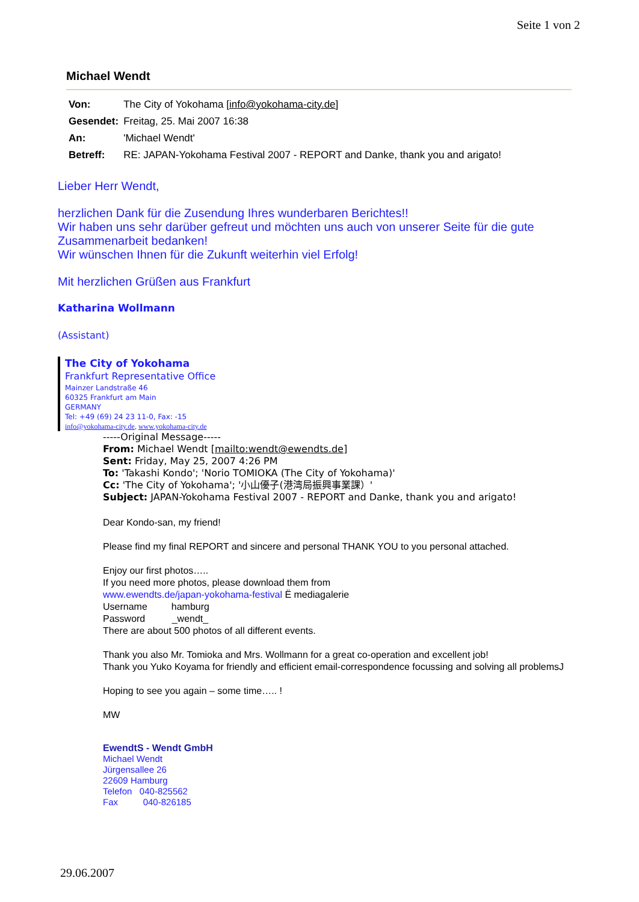Seite 1 von 2
Michael Wendt
| Von: | The City of Yokohama [ info@yokohama-city.de ] |
| Gesendet: | Freitag, 25. Mai 2007 16:38 |
| An: | 'Michael Wendt' |
| Betreff: | RE: JAPAN-Yokohama Festival 2007 - REPORT and Danke, thank you and arigato! |
Lieber Herr Wendt,
herzlichen Dank für die Zusendung Ihres wunderbaren Berichtes!!
Wir haben uns sehr darüber gefreut und möchten uns auch von unserer Seite für die gute Zusammenarbeit bedanken!
Wir wünschen Ihnen für die Zukunft weiterhin viel Erfolg!
Mit herzlichen Grüßen aus Frankfurt
Katharina Wollmann
(Assistant)
The City of Yokohama
Frankfurt Representative Office
Mainzer Landstraße 46
60325 Frankfurt am Main
GERMANY
Tel: +49 (69) 24 23 11-0, Fax: -15
info@yokohama-city.de, www.yokohama-city.de
-----Original Message-----
From: Michael Wendt [mailto:wendt@ewendts.de]
Sent: Friday, May 25, 2007 4:26 PM
To: 'Takashi Kondo'; 'Norio TOMIOKA (The City of Yokohama)'
Cc: 'The City of Yokohama'; '小山優子(港湾局振興事業課）'
Subject: JAPAN-Yokohama Festival 2007 - REPORT and Danke, thank you and arigato!
Dear Kondo-san, my friend!
Please find my final REPORT and sincere and personal THANK YOU to you personal attached.
Enjoy our first photos…..
If you need more photos, please download them from
www.ewendts.de/japan-yokohama-festival Ë mediagalerie
Username hamburg
Password _wendt_
There are about 500 photos of all different events.
Thank you also Mr. Tomioka and Mrs. Wollmann for a great co-operation and excellent job!
Thank you Yuko Koyama for friendly and efficient email-correspondence focussing and solving all problemsJ
Hoping to see you again – some time….. !
MW
EwendtS - Wendt GmbH
Michael Wendt
Jürgensallee 26
22609 Hamburg
Telefon 040-825562
Fax 040-826185
29.06.2007